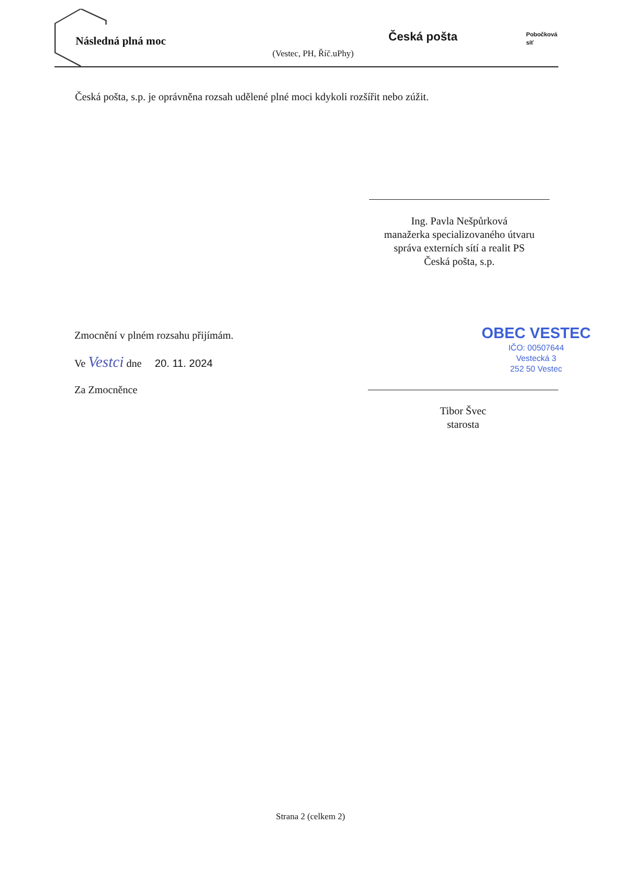Následná plná moc
(Vestec, PH, Říč.uPhy)
Česká pošta
Pobočková
síť
Česká pošta, s.p. je oprávněna rozsah udělené plné moci kdykoli rozšířit nebo zúžit.
Ing. Pavla Nešpůrková
manažerka specializovaného útvaru
správa externích sítí a realit PS
Česká pošta, s.p.
Zmocnění v plném rozsahu přijímám.
Ve Vestci dne 20. 11. 2024
Za Zmocněnce
OBEC VESTEC
IČO: 00507644
Vestecká 3
252 50 Vestec
Tibor Švec
starosta
Strana 2 (celkem 2)